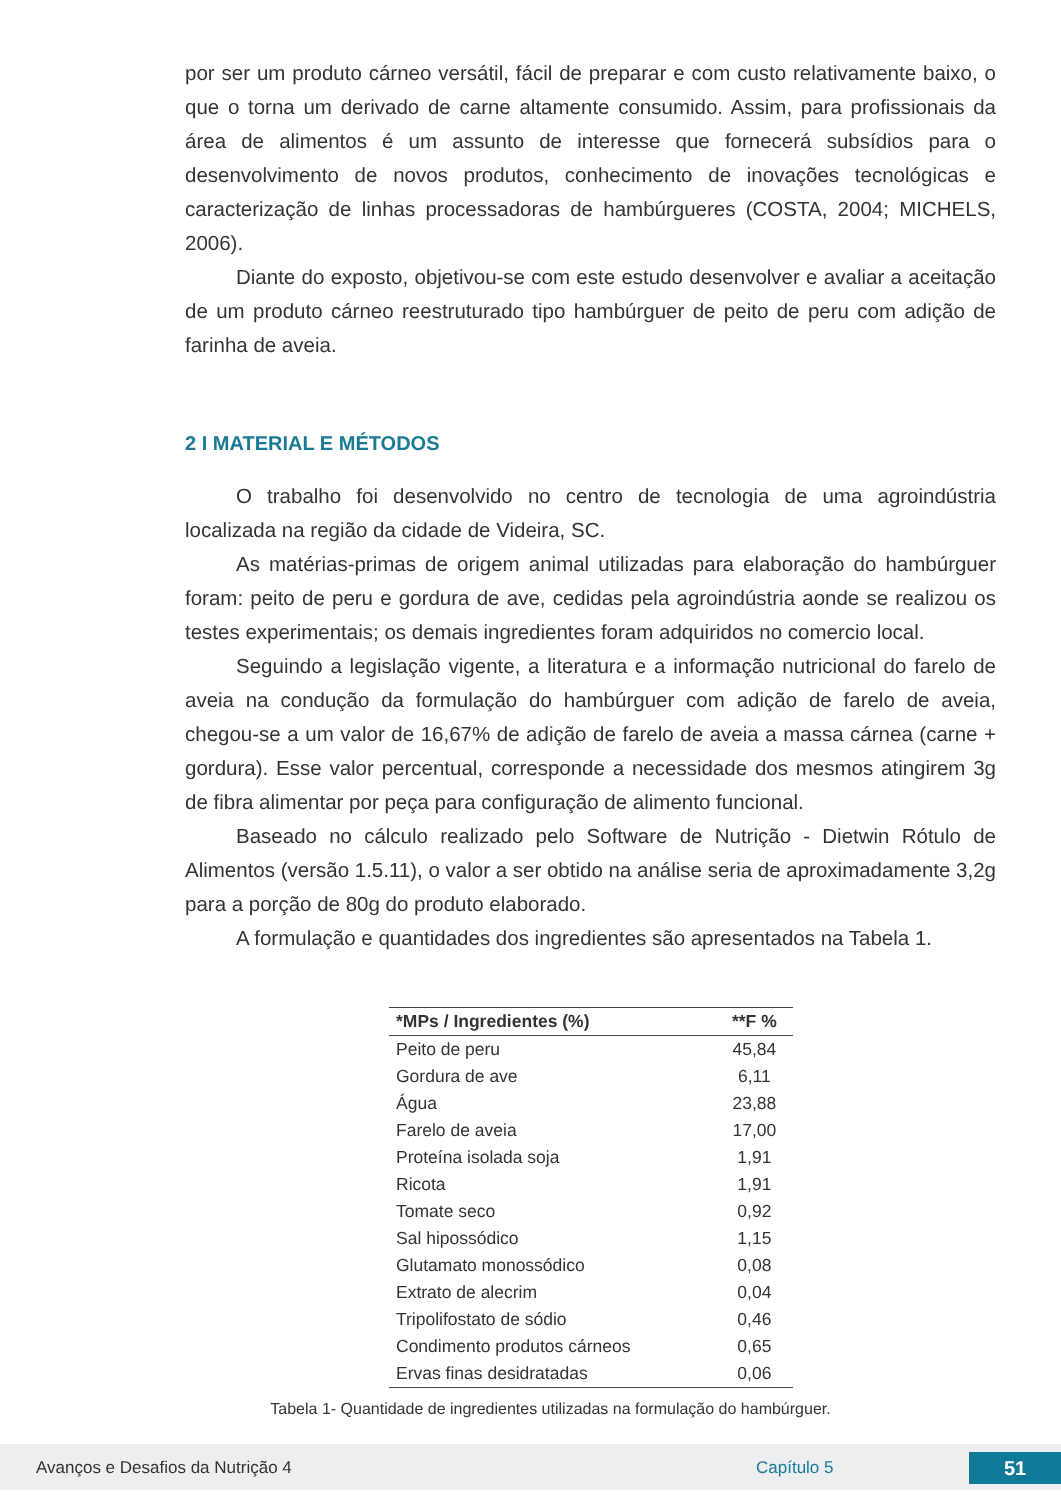por ser um produto cárneo versátil, fácil de preparar e com custo relativamente baixo, o que o torna um derivado de carne altamente consumido. Assim, para profissionais da área de alimentos é um assunto de interesse que fornecerá subsídios para o desenvolvimento de novos produtos, conhecimento de inovações tecnológicas e caracterização de linhas processadoras de hambúrgueres (COSTA, 2004; MICHELS, 2006).
Diante do exposto, objetivou-se com este estudo desenvolver e avaliar a aceitação de um produto cárneo reestruturado tipo hambúrguer de peito de peru com adição de farinha de aveia.
2 I MATERIAL E MÉTODOS
O trabalho foi desenvolvido no centro de tecnologia de uma agroindústria localizada na região da cidade de Videira, SC.
As matérias-primas de origem animal utilizadas para elaboração do hambúrguer foram: peito de peru e gordura de ave, cedidas pela agroindústria aonde se realizou os testes experimentais; os demais ingredientes foram adquiridos no comercio local.
Seguindo a legislação vigente, a literatura e a informação nutricional do farelo de aveia na condução da formulação do hambúrguer com adição de farelo de aveia, chegou-se a um valor de 16,67% de adição de farelo de aveia a massa cárnea (carne + gordura). Esse valor percentual, corresponde a necessidade dos mesmos atingirem 3g de fibra alimentar por peça para configuração de alimento funcional.
Baseado no cálculo realizado pelo Software de Nutrição - Dietwin Rótulo de Alimentos (versão 1.5.11), o valor a ser obtido na análise seria de aproximadamente 3,2g para a porção de 80g do produto elaborado.
A formulação e quantidades dos ingredientes são apresentados na Tabela 1.
| *MPs / Ingredientes (%) | **F % |
| --- | --- |
| Peito de peru | 45,84 |
| Gordura de ave | 6,11 |
| Água | 23,88 |
| Farelo de aveia | 17,00 |
| Proteína isolada soja | 1,91 |
| Ricota | 1,91 |
| Tomate seco | 0,92 |
| Sal hipossódico | 1,15 |
| Glutamato monossódico | 0,08 |
| Extrato de alecrim | 0,04 |
| Tripolifostato de sódio | 0,46 |
| Condimento produtos cárneos | 0,65 |
| Ervas finas desidratadas | 0,06 |
Tabela 1- Quantidade de ingredientes utilizadas na formulação do hambúrguer.
Avanços e Desafios da Nutrição 4 Capítulo 5 51